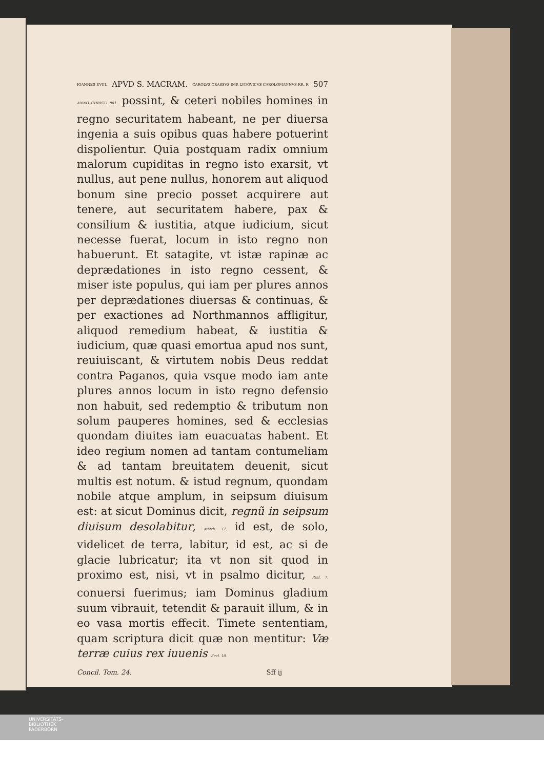IOANNES P.VIII. APVD S. MACRAM. CAROLVS CRASSVS IMP. LVDOVICVS CAROLOMANNVS RR. F. 507
ANNO CHRISTI 881. possint, & ceteri nobiles homines in regno securitatem habeant, ne per diuersa ingenia a suis opibus quas habere potuerint dispolientur. Quia postquam radix omnium malorum cupiditas in regno isto exarsit, vt nullus, aut pene nullus, honorem aut aliquod bonum sine precio posset acquirere aut tenere, aut securitatem habere, pax & consilium & iustitia, atque iudicium, sicut necesse fuerat, locum in isto regno non habuerunt. Et satagite, vt istæ rapinæ ac deprædationes in isto regno cessent, & miser iste populus, qui iam per plures annos per deprædationes diuersas & continuas, & per exactiones ad Northmannos affligitur, aliquod remedium habeat, & iustitia & iudicium, quæ quasi emortua apud nos sunt, reuiuiscant, & virtutem nobis Deus reddat contra Paganos, quia vsque modo iam ante plures annos locum in isto regno defensio non habuit, sed redemptio & tributum non solum pauperes homines, sed & ecclesias quondam diuites iam euacuatas habent. Et ideo regium nomen ad tantam contumeliam & ad tantam breuitatem deuenit, sicut multis est notum. & istud regnum, quondam nobile atque amplum, in seipsum diuisum est: at sicut Dominus dicit, regnũ in seipsum diuisum desolabitur, Matth. 11. id est, de solo, videlicet de terra, labitur, id est, ac si de glacie lubricatur; ita vt non sit quod in proximo est, nisi, vt in psalmo dicitur, Psal. 7. conuersi fuerimus; iam Dominus gladium suum vibrauit, tetendit & parauit illum, & in eo vasa mortis effecit. Timete sententiam, quam scriptura dicit quæ non mentitur: Væ terræ cuius rex iuuenis Eccl. 10.
Concil. Tom. 24. Sff ij
UNIVERSITÄTS-
BIBLIOTHEK
PADERBORN